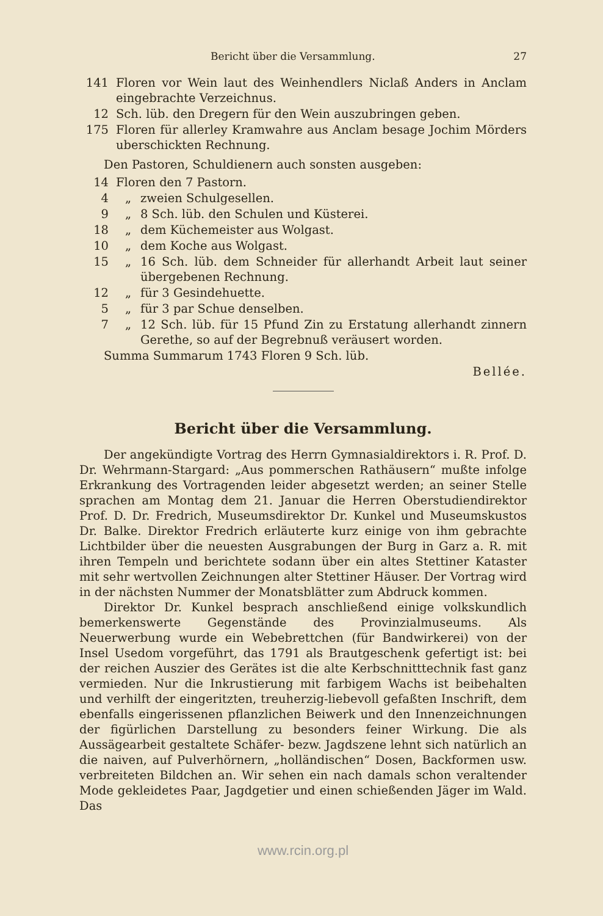Bericht über die Versammlung. 27
| 141 | Floren vor Wein laut des Weinhendlers Niclaß Anders in Anclam eingebrachte Verzeichnus. | |
| 12 | Sch. lüb. den Dregern für den Wein auszubringen geben. | |
| 175 | Floren für allerley Kramwahre aus Anclam besage Jochim Mörders uberschickten Rechnung. | |
| Den Pastoren, Schuldienern auch sonsten ausgeben: | | |
| 14 | Floren den 7 Pastorn. | |
| 4 | „ | zweien Schulgesellen. |
| 9 | „ | 8 Sch. lüb. den Schulen und Küsterei. |
| 18 | „ | dem Küchemeister aus Wolgast. |
| 10 | „ | dem Koche aus Wolgast. |
| 15 | „ | 16 Sch. lüb. dem Schneider für allerhandt Arbeit laut seiner übergebenen Rechnung. |
| 12 | „ | für 3 Gesindehuette. |
| 5 | „ | für 3 par Schue denselben. |
| 7 | „ | 12 Sch. lüb. für 15 Pfund Zin zu Erstatung allerhandt zinnern Gerethe, so auf der Begrebnuß veräusert worden. |
| Summa Summarum 1743 Floren 9 Sch. lüb. | | |
| Bellée. | | |
Bericht über die Versammlung.
Der angekündigte Vortrag des Herrn Gymnasialdirektors i. R. Prof. D. Dr. Wehrmann-Stargard: „Aus pommerschen Rathäusern“ mußte infolge Erkrankung des Vortragenden leider abgesetzt werden; an seiner Stelle sprachen am Montag dem 21. Januar die Herren Oberstudiendirektor Prof. D. Dr. Fredrich, Museumsdirektor Dr. Kunkel und Museumskustos Dr. Balke. Direktor Fredrich erläuterte kurz einige von ihm gebrachte Lichtbilder über die neuesten Ausgrabungen der Burg in Garz a. R. mit ihren Tempeln und berichtete sodann über ein altes Stettiner Kataster mit sehr wertvollen Zeichnungen alter Stettiner Häuser. Der Vortrag wird in der nächsten Nummer der Monatsblätter zum Abdruck kommen.
Direktor Dr. Kunkel besprach anschließend einige volkskundlich bemerkenswerte Gegenstände des Provinzialmuseums. Als Neuerwerbung wurde ein Webebrettchen (für Bandwirkerei) von der Insel Usedom vorgeführt, das 1791 als Brautgeschenk gefertigt ist: bei der reichen Auszier des Gerätes ist die alte Kerbschnitttechnik fast ganz vermieden. Nur die Inkrustierung mit farbigem Wachs ist beibehalten und verhilft der eingeritzten, treuherzig-liebevoll gefaßten Inschrift, dem ebenfalls eingerissenen pflanzlichen Beiwerk und den Innenzeichnungen der figürlichen Darstellung zu besonders feiner Wirkung. Die als Aussägearbeit gestaltete Schäfer- bezw. Jagdszene lehnt sich natürlich an die naiven, auf Pulverhörnern, „holländischen“ Dosen, Backformen usw. verbreiteten Bildchen an. Wir sehen ein nach damals schon veraltender Mode gekleidetes Paar, Jagdgetier und einen schießenden Jäger im Wald. Das
www.rcin.org.pl